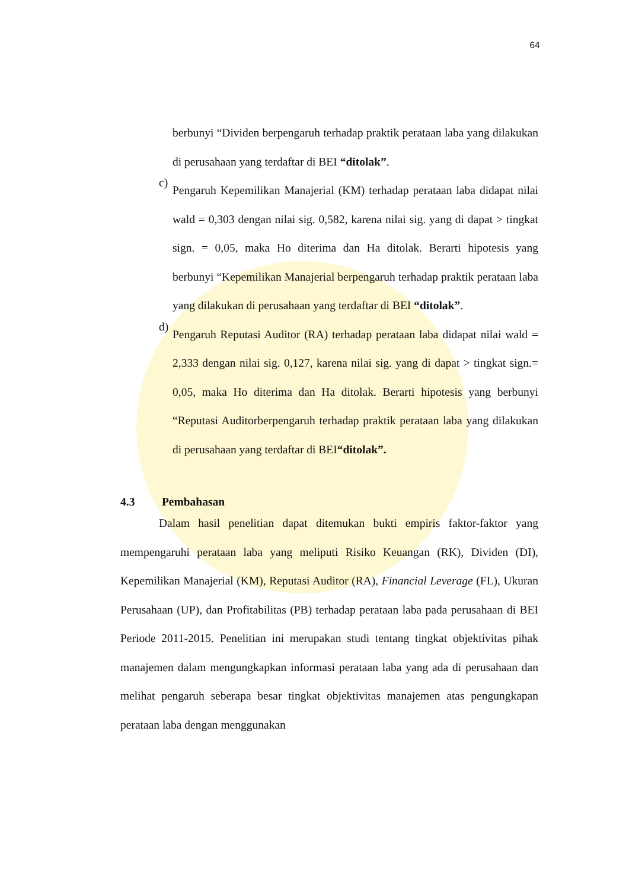64
berbunyi “Dividen berpengaruh terhadap praktik perataan laba yang dilakukan di perusahaan yang terdaftar di BEI “ditolak”.
c)
Pengaruh Kepemilikan Manajerial (KM) terhadap perataan laba didapat nilai wald = 0,303 dengan nilai sig. 0,582, karena nilai sig. yang di dapat > tingkat sign. = 0,05, maka Ho diterima dan Ha ditolak. Berarti hipotesis yang berbunyi “Kepemilikan Manajerial berpengaruh terhadap praktik perataan laba yang dilakukan di perusahaan yang terdaftar di BEI “ditolak”.
d)
Pengaruh Reputasi Auditor (RA) terhadap perataan laba didapat nilai wald = 2,333 dengan nilai sig. 0,127, karena nilai sig. yang di dapat > tingkat sign.= 0,05, maka Ho diterima dan Ha ditolak. Berarti hipotesis yang berbunyi “Reputasi Auditorberpengaruh terhadap praktik perataan laba yang dilakukan di perusahaan yang terdaftar di BEI“ditolak”.
4.3 Pembahasan
Dalam hasil penelitian dapat ditemukan bukti empiris faktor-faktor yang mempengaruhi perataan laba yang meliputi Risiko Keuangan (RK), Dividen (DI), Kepemilikan Manajerial (KM), Reputasi Auditor (RA), Financial Leverage (FL), Ukuran Perusahaan (UP), dan Profitabilitas (PB) terhadap perataan laba pada perusahaan di BEI Periode 2011-2015. Penelitian ini merupakan studi tentang tingkat objektivitas pihak manajemen dalam mengungkapkan informasi perataan laba yang ada di perusahaan dan melihat pengaruh seberapa besar tingkat objektivitas manajemen atas pengungkapan perataan laba dengan menggunakan